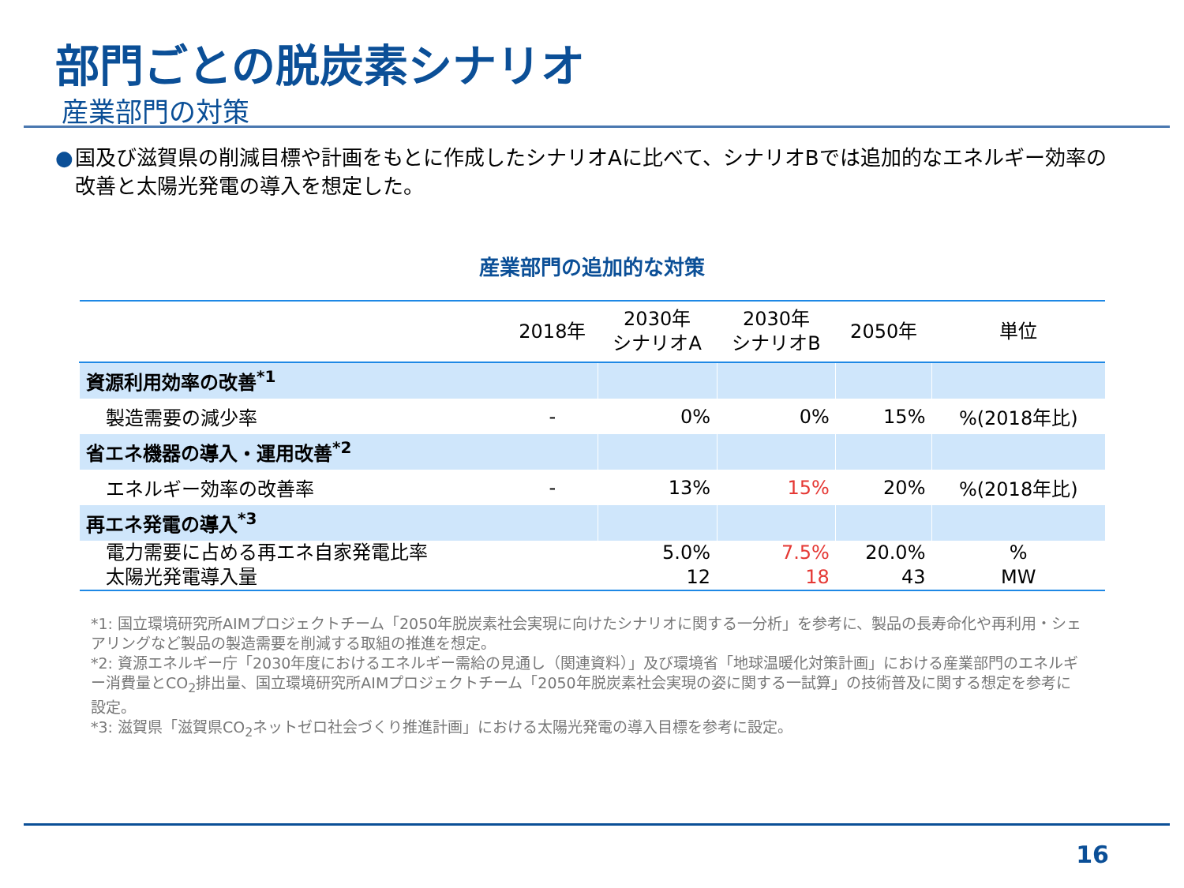部門ごとの脱炭素シナリオ
産業部門の対策
● 国及び滋賀県の削減目標や計画をもとに作成したシナリオAに比べて、シナリオBでは追加的なエネルギー効率の改善と太陽光発電の導入を想定した。
産業部門の追加的な対策
| | 2018年 | 2030年 シナリオA | 2030年 シナリオB | 2050年 | 単位 |
| --- | --- | --- | --- | --- | --- |
| 資源利用効率の改善<sup>*1</sup> | | | | | |
| 製造需要の減少率 | - | 0% | 0% | 15% | %(2018年比) |
| 省エネ機器の導入・運用改善<sup>*2</sup> | | | | | |
| エネルギー効率の改善率 | - | 13% | 15% | 20% | %(2018年比) |
| 再エネ発電の導入<sup>*3</sup> | | | | | |
| 電力需要に占める再エネ自家発電比率 太陽光発電導入量 | | 5.0% 12 | 7.5% 18 | 20.0% 43 | % MW |
*1: 国立環境研究所AIMプロジェクトチーム「2050年脱炭素社会実現に向けたシナリオに関する一分析」を参考に、製品の長寿命化や再利用・シェアリングなど製品の製造需要を削減する取組の推進を想定。
*2: 資源エネルギー庁「2030年度におけるエネルギー需給の見通し（関連資料）」及び環境省「地球温暖化対策計画」における産業部門のエネルギー消費量とCO<sub>2</sub>排出量、国立環境研究所AIMプロジェクトチーム「2050年脱炭素社会実現の姿に関する一試算」の技術普及に関する想定を参考に設定。
*3: 滋賀県「滋賀県CO<sub>2</sub>ネットゼロ社会づくり推進計画」における太陽光発電の導入目標を参考に設定。
16